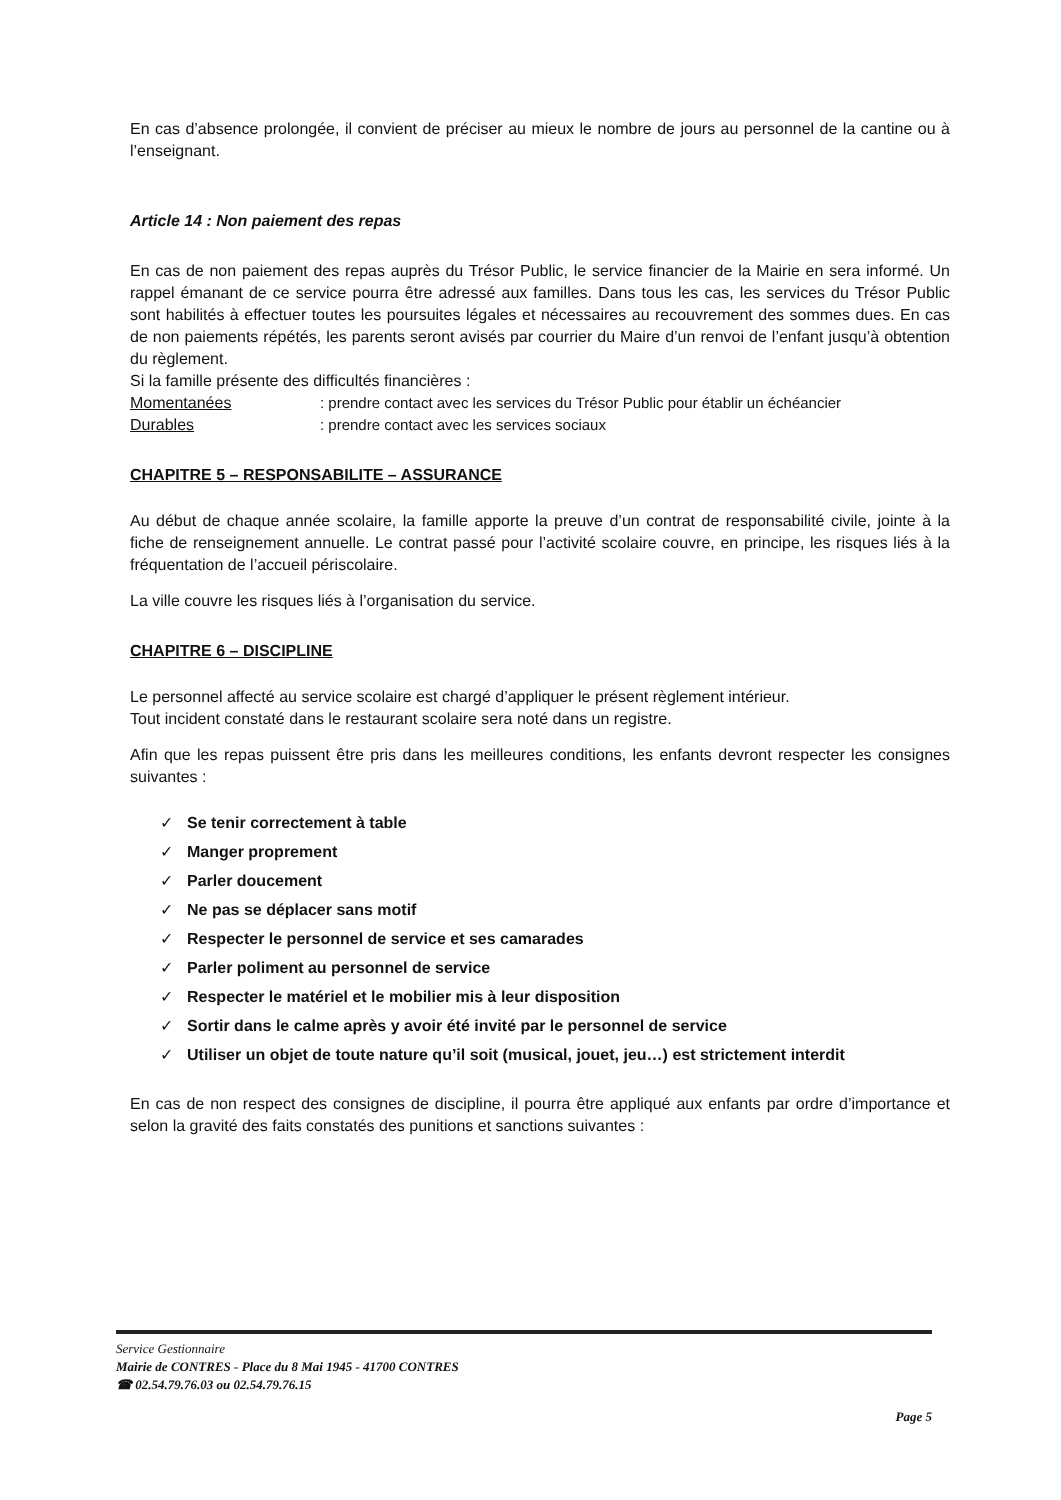En cas d’absence prolongée, il convient de préciser au mieux le nombre de jours au personnel de la cantine ou à l’enseignant.
Article 14 : Non paiement des repas
En cas de non paiement des repas auprès du Trésor Public, le service financier de la Mairie en sera informé. Un rappel émanant de ce service pourra être adressé aux familles. Dans tous les cas, les services du Trésor Public sont habilités à effectuer toutes les poursuites légales et nécessaires au recouvrement des sommes dues. En cas de non paiements répétés, les parents seront avisés par courrier du Maire d’un renvoi de l’enfant jusqu’à obtention du règlement.
Si la famille présente des difficultés financières :
Momentanées : prendre contact avec les services du Trésor Public pour établir un échéancier
Durables : prendre contact avec les services sociaux
CHAPITRE 5 – RESPONSABILITE – ASSURANCE
Au début de chaque année scolaire, la famille apporte la preuve d’un contrat de responsabilité civile, jointe à la fiche de renseignement annuelle. Le contrat passé pour l’activité scolaire couvre, en principe, les risques liés à la fréquentation de l’accueil périscolaire.
La ville couvre les risques liés à l’organisation du service.
CHAPITRE 6 – DISCIPLINE
Le personnel affecté au service scolaire est chargé d’appliquer le présent règlement intérieur.
Tout incident constaté dans le restaurant scolaire sera noté dans un registre.
Afin que les repas puissent être pris dans les meilleures conditions, les enfants devront respecter les consignes suivantes :
✓ Se tenir correctement à table
✓ Manger proprement
✓ Parler doucement
✓ Ne pas se déplacer sans motif
✓ Respecter le personnel de service et ses camarades
✓ Parler poliment au personnel de service
✓ Respecter le matériel et le mobilier mis à leur disposition
✓ Sortir dans le calme après y avoir été invité par le personnel de service
✓ Utiliser un objet de toute nature qu’il soit (musical, jouet, jeu…) est strictement interdit
En cas de non respect des consignes de discipline, il pourra être appliqué aux enfants par ordre d’importance et selon la gravité des faits constatés des punitions et sanctions suivantes :
Service Gestionnaire
Mairie de CONTRES - Place du 8 Mai 1945 - 41700 CONTRES
☎ 02.54.79.76.03 ou 02.54.79.76.15
Page 5